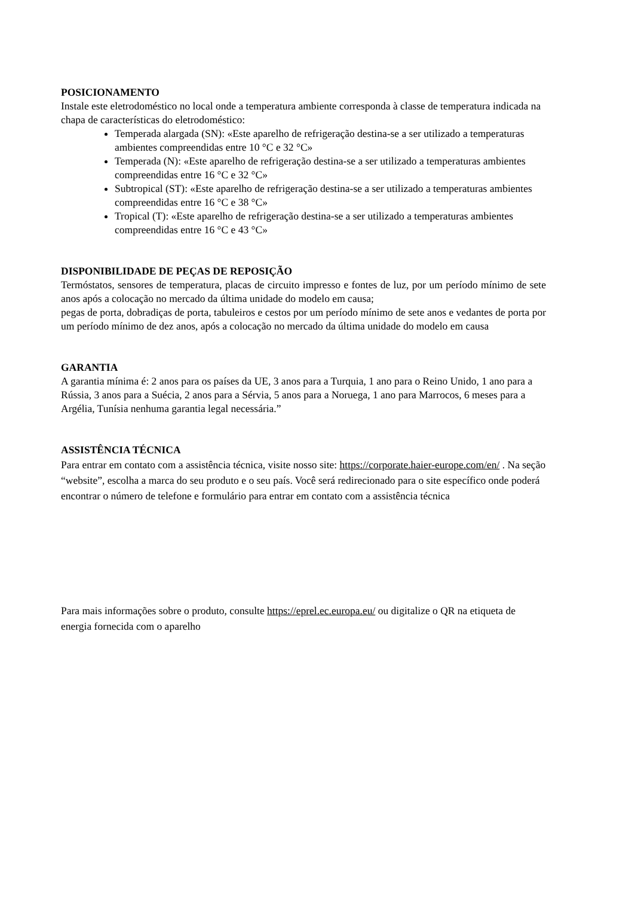POSICIONAMENTO
Instale este eletrodoméstico no local onde a temperatura ambiente corresponda à classe de temperatura indicada na chapa de características do eletrodoméstico:
Temperada alargada (SN): «Este aparelho de refrigeração destina-se a ser utilizado a temperaturas ambientes compreendidas entre 10 °C e 32 °C»
Temperada (N): «Este aparelho de refrigeração destina-se a ser utilizado a temperaturas ambientes compreendidas entre 16 °C e 32 °C»
Subtropical (ST): «Este aparelho de refrigeração destina-se a ser utilizado a temperaturas ambientes compreendidas entre 16 °C e 38 °C»
Tropical (T): «Este aparelho de refrigeração destina-se a ser utilizado a temperaturas ambientes compreendidas entre 16 °C e 43 °C»
DISPONIBILIDADE DE PEÇAS DE REPOSIÇÃO
Termóstatos, sensores de temperatura, placas de circuito impresso e fontes de luz, por um período mínimo de sete anos após a colocação no mercado da última unidade do modelo em causa;
pegas de porta, dobradiças de porta, tabuleiros e cestos por um período mínimo de sete anos e vedantes de porta por um período mínimo de dez anos, após a colocação no mercado da última unidade do modelo em causa
GARANTIA
A garantia mínima é: 2 anos para os países da UE, 3 anos para a Turquia, 1 ano para o Reino Unido, 1 ano para a Rússia, 3 anos para a Suécia, 2 anos para a Sérvia, 5 anos para a Noruega, 1 ano para Marrocos, 6 meses para a Argélia, Tunísia nenhuma garantia legal necessária.”
ASSISTÊNCIA TÉCNICA
Para entrar em contato com a assistência técnica, visite nosso site: https://corporate.haier-europe.com/en/ . Na seção “website”, escolha a marca do seu produto e o seu país. Você será redirecionado para o site específico onde poderá encontrar o número de telefone e formulário para entrar em contato com a assistência técnica
Para mais informações sobre o produto, consulte https://eprel.ec.europa.eu/ ou digitalize o QR na etiqueta de energia fornecida com o aparelho